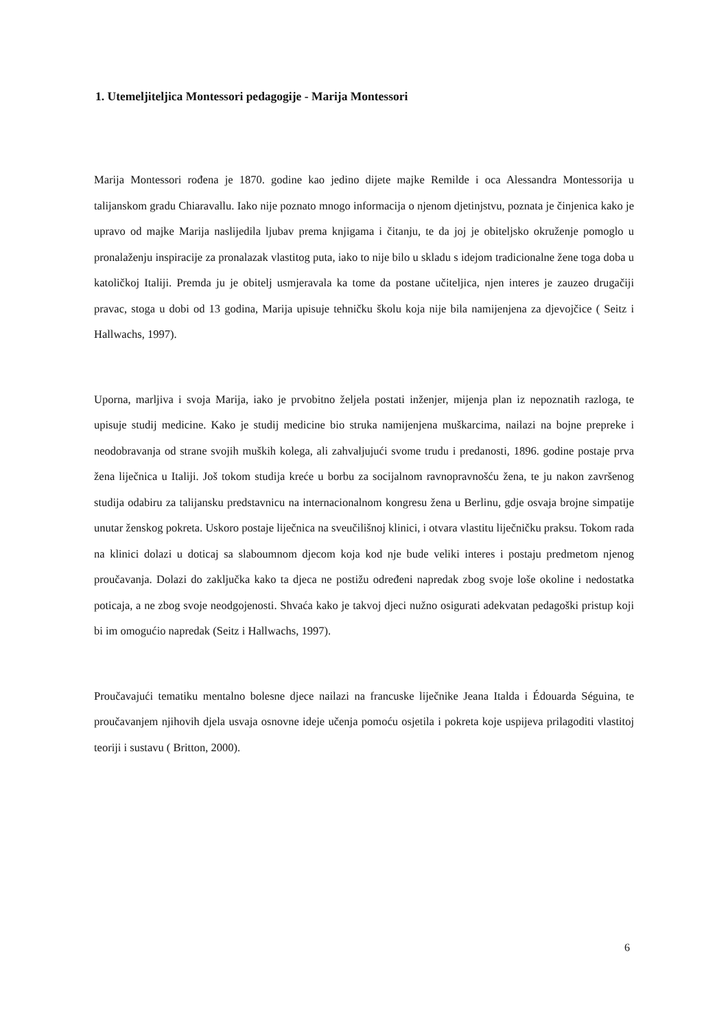1. Utemeljiteljica Montessori pedagogije - Marija Montessori
Marija Montessori rođena je 1870. godine kao jedino dijete majke Remilde i oca Alessandra Montessorija u talijanskom gradu Chiaravallu. Iako nije poznato mnogo informacija o njenom djetinjstvu, poznata je činjenica kako je upravo od majke Marija naslijedila ljubav prema knjigama i čitanju, te da joj je obiteljsko okruženje pomoglo u pronalaženju inspiracije za pronalazak vlastitog puta, iako to nije bilo u skladu s idejom tradicionalne žene toga doba u katoličkoj Italiji. Premda ju je obitelj usmjeravala ka tome da postane učiteljica, njen interes je zauzeo drugačiji pravac, stoga u dobi od 13 godina, Marija upisuje tehničku školu koja nije bila namijenjena za djevojčice ( Seitz i Hallwachs, 1997).
Uporna, marljiva i svoja Marija, iako je prvobitno željela postati inženjer, mijenja plan iz nepoznatih razloga, te upisuje studij medicine. Kako je studij medicine bio struka namijenjena muškarcima, nailazi na bojne prepreke i neodobravanja od strane svojih muških kolega, ali zahvaljujući svome trudu i predanosti, 1896. godine postaje prva žena liječnica u Italiji. Još tokom studija kreće u borbu za socijalnom ravnopravnošću žena, te ju nakon završenog studija odabiru za talijansku predstavnicu na internacionalnom kongresu žena u Berlinu, gdje osvaja brojne simpatije unutar ženskog pokreta. Uskoro postaje liječnica na sveučilišnoj klinici, i otvara vlastitu liječničku praksu. Tokom rada na klinici dolazi u doticaj sa slaboumnom djecom koja kod nje bude veliki interes i postaju predmetom njenog proučavanja. Dolazi do zaključka kako ta djeca ne postižu određeni napredak zbog svoje loše okoline i nedostatka poticaja, a ne zbog svoje neodgojenosti. Shvaća kako je takvoj djeci nužno osigurati adekvatan pedagoški pristup koji bi im omogućio napredak (Seitz i Hallwachs, 1997).
Proučavajući tematiku mentalno bolesne djece nailazi na francuske liječnike Jeana Italda i Édouarda Séguina, te proučavanjem njihovih djela usvaja osnovne ideje učenja pomoću osjetila i pokreta koje uspijeva prilagoditi vlastitoj teoriji i sustavu ( Britton, 2000).
6